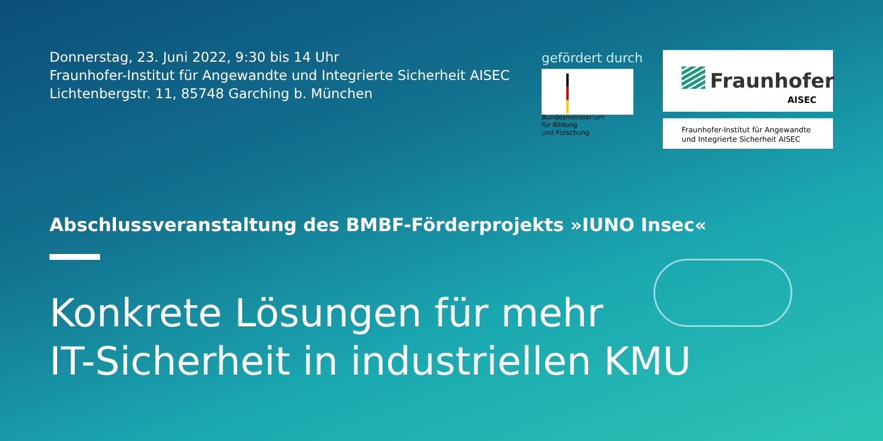Donnerstag, 23. Juni 2022, 9:30 bis 14 Uhr
Fraunhofer-Institut für Angewandte und Integrierte Sicherheit AISEC
Lichtenbergstr. 11, 85748 Garching b. München
gefördert durch
Bundesministerium
für Bildung
und Forschung
Fraunhofer
AISEC
Fraunhofer-Institut für Angewandte
und Integrierte Sicherheit AISEC
Abschlussveranstaltung des BMBF-Förderprojekts »IUNO Insec«
Konkrete Lösungen für mehr
IT-Sicherheit in industriellen KMU